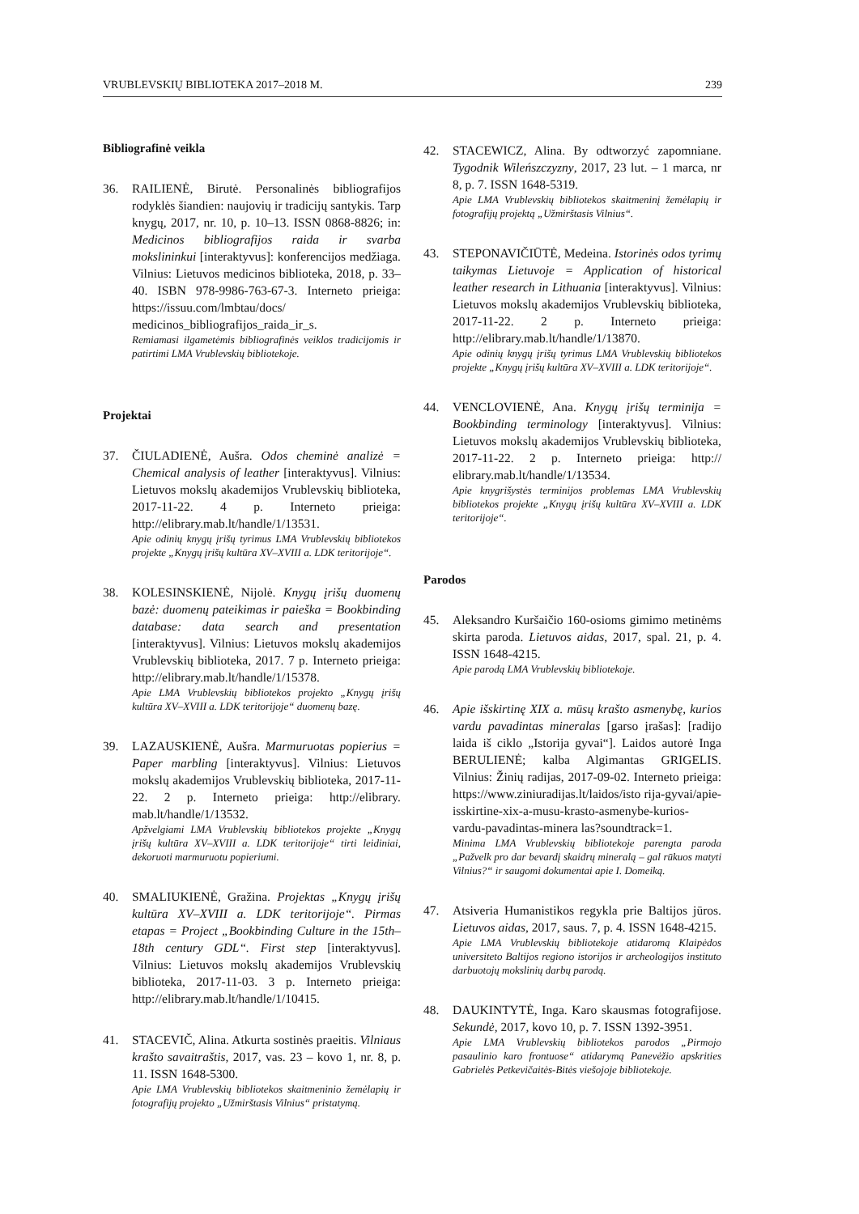VRUBLEVSKIŲ BIBLIOTEKA 2017–2018 M. 239
Bibliografinė veikla
36. RAILIENĖ, Birutė. Personalinės bibliografijos rodyklės šiandien: naujovių ir tradicijų santykis. Tarp knygų, 2017, nr. 10, p. 10–13. ISSN 0868-8826; in: Medicinos bibliografijos raida ir svarba mokslininkui [interaktyvus]: konferencijos medžiaga. Vilnius: Lietuvos medicinos biblioteka, 2018, p. 33–40. ISBN 978-9986-763-67-3. Interneto prieiga: https://issuu.com/lmbtau/docs/ medicinos_bibliografijos_raida_ir_s.
Remiamasi ilgametėmis bibliografinės veiklos tradicijomis ir patirtimi LMA Vrublevskių bibliotekoje.
Projektai
37. ČIULADIENĖ, Aušra. Odos cheminė analizė = Chemical analysis of leather [interaktyvus]. Vilnius: Lietuvos mokslų akademijos Vrublevskių biblioteka, 2017-11-22. 4 p. Interneto prieiga: http://elibrary.mab.lt/handle/1/13531.
Apie odinių knygų įrišų tyrimus LMA Vrublevskių bibliotekos projekte „Knygų įrišų kultūra XV–XVIII a. LDK teritorijoje“.
38. KOLESINSKIENĖ, Nijolė. Knygų įrišų duomenų bazė: duomenų pateikimas ir paieška = Bookbinding database: data search and presentation [interaktyvus]. Vilnius: Lietuvos mokslų akademijos Vrublevskių biblioteka, 2017. 7 p. Interneto prieiga: http://elibrary.mab.lt/handle/1/15378.
Apie LMA Vrublevskių bibliotekos projekto „Knygų įrišų kultūra XV–XVIII a. LDK teritorijoje“ duomenų bazę.
39. LAZAUSKIENĖ, Aušra. Marmuruotas popierius = Paper marbling [interaktyvus]. Vilnius: Lietuvos mokslų akademijos Vrublevskių biblioteka, 2017-11-22. 2 p. Interneto prieiga: http://elibrary. mab.lt/handle/1/13532.
Apžvelgiami LMA Vrublevskių bibliotekos projekte „Knygų įrišų kultūra XV–XVIII a. LDK teritorijoje“ tirti leidiniai, dekoruoti marmuruotu popieriumi.
40. SMALIUKIENĖ, Gražina. Projektas „Knygų įrišų kultūra XV–XVIII a. LDK teritorijoje“. Pirmas etapas = Project „Bookbinding Culture in the 15th–18th century GDL“. First step [interaktyvus]. Vilnius: Lietuvos mokslų akademijos Vrublevskių biblioteka, 2017-11-03. 3 p. Interneto prieiga: http://elibrary.mab.lt/handle/1/10415.
41. STACEVIČ, Alina. Atkurta sostinės praeitis. Vilniaus krašto savaitraštis, 2017, vas. 23 – kovo 1, nr. 8, p. 11. ISSN 1648-5300.
Apie LMA Vrublevskių bibliotekos skaitmeninio žemėlapių ir fotografijų projekto „Užmirštasis Vilnius“ pristatymą.
42. STACEWICZ, Alina. By odtworzyć zapomniane. Tygodnik Wileńszczyzny, 2017, 23 lut. – 1 marca, nr 8, p. 7. ISSN 1648-5319.
Apie LMA Vrublevskių bibliotekos skaitmeninį žemėlapių ir fotografijų projektą „Užmirštasis Vilnius“.
43. STEPONAVIČIŪTĖ, Medeina. Istorinės odos tyrimų taikymas Lietuvoje = Application of historical leather research in Lithuania [interaktyvus]. Vilnius: Lietuvos mokslų akademijos Vrublevskių biblioteka, 2017-11-22. 2 p. Interneto prieiga: http://elibrary.mab.lt/handle/1/13870.
Apie odinių knygų įrišų tyrimus LMA Vrublevskių bibliotekos projekte „Knygų įrišų kultūra XV–XVIII a. LDK teritorijoje“.
44. VENCLOVIENĖ, Ana. Knygų įrišų terminija = Bookbinding terminology [interaktyvus]. Vilnius: Lietuvos mokslų akademijos Vrublevskių biblioteka, 2017-11-22. 2 p. Interneto prieiga: http:// elibrary.mab.lt/handle/1/13534.
Apie knygrišystės terminijos problemas LMA Vrublevskių bibliotekos projekte „Knygų įrišų kultūra XV–XVIII a. LDK teritorijoje“.
Parodos
45. Aleksandro Kuršaičio 160-osioms gimimo metinėms skirta paroda. Lietuvos aidas, 2017, spal. 21, p. 4. ISSN 1648-4215.
Apie parodą LMA Vrublevskių bibliotekoje.
46. Apie išskirtinę XIX a. mūsų krašto asmenybę, kurios vardu pavadintas mineralas [garso įrašas]: [radijo laida iš ciklo „Istorija gyvai“]. Laidos autorė Inga BERULIENĖ; kalba Algimantas GRIGELIS. Vilnius: Žinių radijas, 2017-09-02. Interneto prieiga: https://www.ziniuradijas.lt/laidos/isto rija-gyvai/apie-isskirtine-xix-a-musu-krasto-asmenybe-kurios-vardu-pavadintas-minera las?soundtrack=1.
Minima LMA Vrublevskių bibliotekoje parengta paroda „Pažvelk pro dar bevardį skaidrų mineralą – gal rūkuos matyti Vilnius?“ ir saugomi dokumentai apie I. Domeiką.
47. Atsiveria Humanistikos regykla prie Baltijos jūros. Lietuvos aidas, 2017, saus. 7, p. 4. ISSN 1648-4215.
Apie LMA Vrublevskių bibliotekoje atidaromą Klaipėdos universiteto Baltijos regiono istorijos ir archeologijos instituto darbuotojų mokslinių darbų parodą.
48. DAUKINTYTĖ, Inga. Karo skausmas fotografijose. Sekundė, 2017, kovo 10, p. 7. ISSN 1392-3951.
Apie LMA Vrublevskių bibliotekos parodos „Pirmojo pasaulinio karo frontuose“ atidarymą Panevėžio apskrities Gabrielės Petkevičaitės-Bitės viešojoje bibliotekoje.